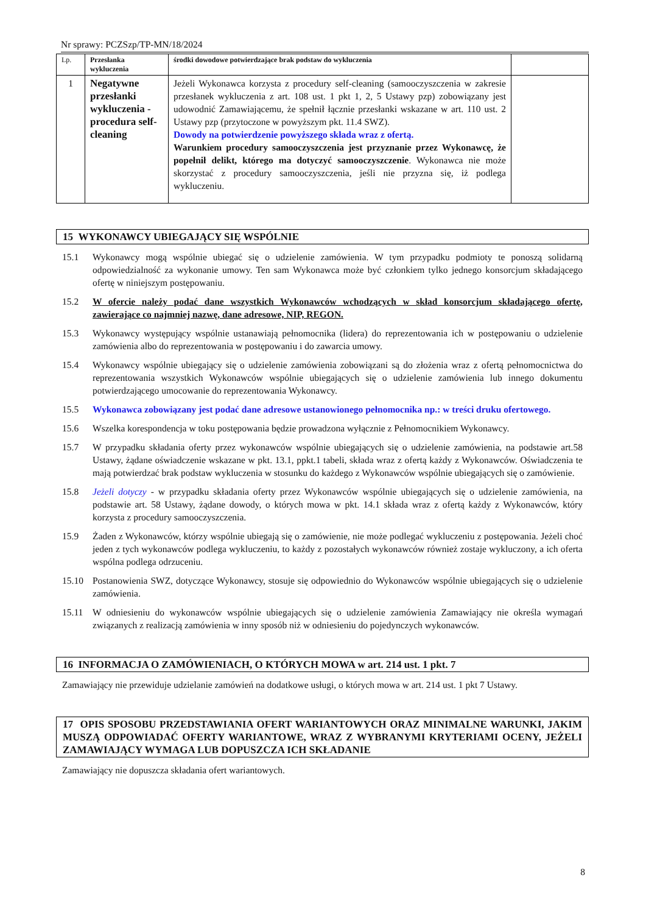Nr sprawy: PCZSzp/TP-MN/18/2024
| Lp. | Przesłanka wykluczenia | środki dowodowe potwierdzające brak podstaw do wykluczenia | |
| --- | --- | --- | --- |
| 1 | Negatywne przesłanki wykluczenia - procedura self-cleaning | Jeżeli Wykonawca korzysta z procedury self-cleaning (samooczyszczenia w zakresie przesłanek wykluczenia z art. 108 ust. 1 pkt 1, 2, 5 Ustawy pzp) zobowiązany jest udowodnić Zamawiającemu, że spełnił łącznie przesłanki wskazane w art. 110 ust. 2 Ustawy pzp (przytoczone w powyższym pkt. 11.4 SWZ). Dowody na potwierdzenie powyższego składa wraz z ofertą. Warunkiem procedury samooczyszczenia jest przyznanie przez Wykonawcę, że popełnił delikt, którego ma dotyczyć samooczyszczenie . Wykonawca nie może skorzystać z procedury samooczyszczenia, jeśli nie przyzna się, iż podlega wykluczeniu. | |
15 WYKONAWCY UBIEGAJĄCY SIĘ WSPÓLNIE
15.1 Wykonawcy mogą wspólnie ubiegać się o udzielenie zamówienia. W tym przypadku podmioty te ponoszą solidarną odpowiedzialność za wykonanie umowy. Ten sam Wykonawca może być członkiem tylko jednego konsorcjum składającego ofertę w niniejszym postępowaniu.
15.2 W ofercie należy podać dane wszystkich Wykonawców wchodzących w skład konsorcjum składającego ofertę, zawierające co najmniej nazwę, dane adresowe, NIP, REGON.
15.3 Wykonawcy występujący wspólnie ustanawiają pełnomocnika (lidera) do reprezentowania ich w postępowaniu o udzielenie zamówienia albo do reprezentowania w postępowaniu i do zawarcia umowy.
15.4 Wykonawcy wspólnie ubiegający się o udzielenie zamówienia zobowiązani są do złożenia wraz z ofertą pełnomocnictwa do reprezentowania wszystkich Wykonawców wspólnie ubiegających się o udzielenie zamówienia lub innego dokumentu potwierdzającego umocowanie do reprezentowania Wykonawcy.
15.5 Wykonawca zobowiązany jest podać dane adresowe ustanowionego pełnomocnika np.: w treści druku ofertowego.
15.6 Wszelka korespondencja w toku postępowania będzie prowadzona wyłącznie z Pełnomocnikiem Wykonawcy.
15.7 W przypadku składania oferty przez wykonawców wspólnie ubiegających się o udzielenie zamówienia, na podstawie art.58 Ustawy, żądane oświadczenie wskazane w pkt. 13.1, ppkt.1 tabeli, składa wraz z ofertą każdy z Wykonawców. Oświadczenia te mają potwierdzać brak podstaw wykluczenia w stosunku do każdego z Wykonawców wspólnie ubiegających się o zamówienie.
15.8 Jeżeli dotyczy - w przypadku składania oferty przez Wykonawców wspólnie ubiegających się o udzielenie zamówienia, na podstawie art. 58 Ustawy, żądane dowody, o których mowa w pkt. 14.1 składa wraz z ofertą każdy z Wykonawców, który korzysta z procedury samooczyszczenia.
15.9 Żaden z Wykonawców, którzy wspólnie ubiegają się o zamówienie, nie może podlegać wykluczeniu z postępowania. Jeżeli choć jeden z tych wykonawców podlega wykluczeniu, to każdy z pozostałych wykonawców również zostaje wykluczony, a ich oferta wspólna podlega odrzuceniu.
15.10 Postanowienia SWZ, dotyczące Wykonawcy, stosuje się odpowiednio do Wykonawców wspólnie ubiegających się o udzielenie zamówienia.
15.11 W odniesieniu do wykonawców wspólnie ubiegających się o udzielenie zamówienia Zamawiający nie określa wymagań związanych z realizacją zamówienia w inny sposób niż w odniesieniu do pojedynczych wykonawców.
16 INFORMACJA O ZAMÓWIENIACH, O KTÓRYCH MOWA w art. 214 ust. 1 pkt. 7
Zamawiający nie przewiduje udzielanie zamówień na dodatkowe usługi, o których mowa w art. 214 ust. 1 pkt 7 Ustawy.
17 OPIS SPOSOBU PRZEDSTAWIANIA OFERT WARIANTOWYCH ORAZ MINIMALNE WARUNKI, JAKIM MUSZĄ ODPOWIADAĆ OFERTY WARIANTOWE, WRAZ Z WYBRANYMI KRYTERIAMI OCENY, JEŻELI ZAMAWIAJĄCY WYMAGA LUB DOPUSZCZA ICH SKŁADANIE
Zamawiający nie dopuszcza składania ofert wariantowych.
8